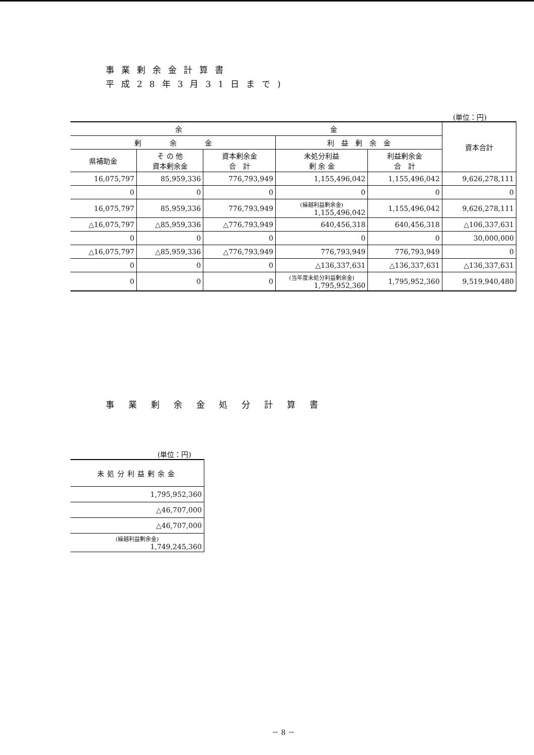事業剰余金計算書
平成28年3月31日まで)
(単位：円)
| 余 金 | | | | | 資本合計 |
| --- | --- | --- | --- | --- | --- |
| 剰 余 金 | | | 利 益 剰 余 金 | | |
| 県補助金 | そ の 他 資本剰余金 | 資本剰余金 合 計 | 未処分利益 剰 余 金 | 利益剰余金 合 計 | |
| 16,075,797 | 85,959,336 | 776,793,949 | 1,155,496,042 | 1,155,496,042 | 9,626,278,111 |
| 0 | 0 | 0 | 0 | 0 | 0 |
| 16,075,797 | 85,959,336 | 776,793,949 | (繰越利益剰余金) 1,155,496,042 | 1,155,496,042 | 9,626,278,111 |
| △16,075,797 | △85,959,336 | △776,793,949 | 640,456,318 | 640,456,318 | △106,337,631 |
| 0 | 0 | 0 | 0 | 0 | 30,000,000 |
| △16,075,797 | △85,959,336 | △776,793,949 | 776,793,949 | 776,793,949 | 0 |
| 0 | 0 | 0 | △136,337,631 | △136,337,631 | △136,337,631 |
| 0 | 0 | 0 | (当年度未処分利益剰余金) 1,795,952,360 | 1,795,952,360 | 9,519,940,480 |
事業剰余金処分計算書
(単位：円)
| 未処分利益剰余金 |
| --- |
| 1,795,952,360 |
| △46,707,000 |
| △46,707,000 |
| (繰越利益剰余金) 1,749,245,360 |
－ 8 －